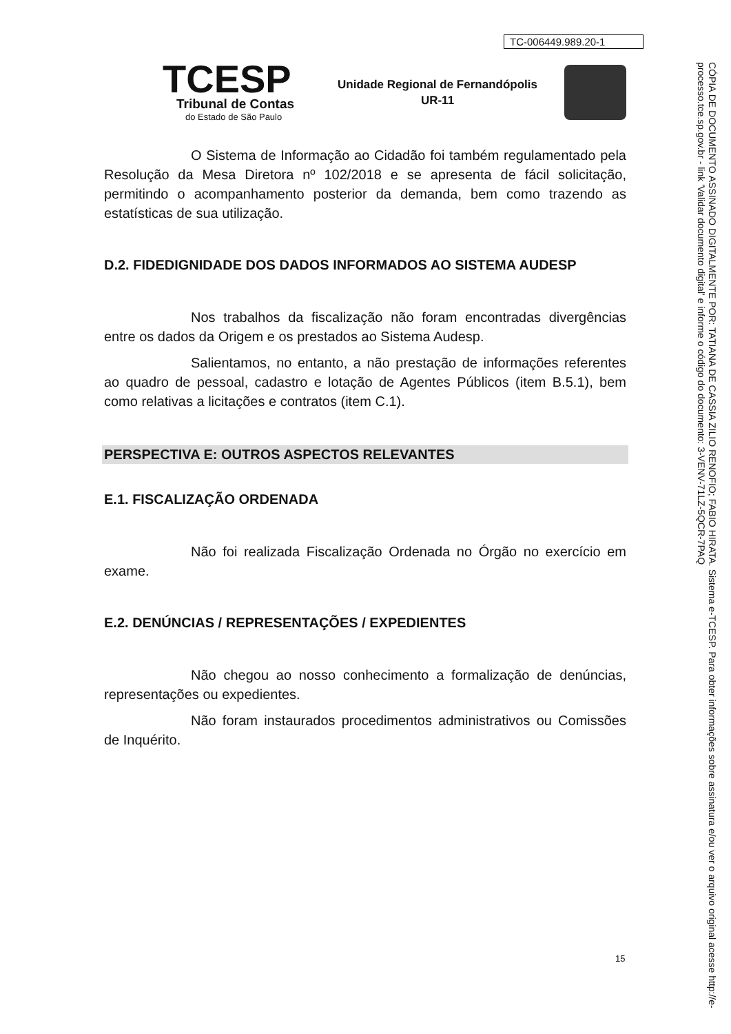TC-006449.989.20-1
TCESP
Tribunal de Contas
do Estado de São Paulo
Unidade Regional de Fernandópolis
UR-11
O Sistema de Informação ao Cidadão foi também regulamentado pela Resolução da Mesa Diretora nº 102/2018 e se apresenta de fácil solicitação, permitindo o acompanhamento posterior da demanda, bem como trazendo as estatísticas de sua utilização.
D.2. FIDEDIGNIDADE DOS DADOS INFORMADOS AO SISTEMA AUDESP
Nos trabalhos da fiscalização não foram encontradas divergências entre os dados da Origem e os prestados ao Sistema Audesp.
Salientamos, no entanto, a não prestação de informações referentes ao quadro de pessoal, cadastro e lotação de Agentes Públicos (item B.5.1), bem como relativas a licitações e contratos (item C.1).
PERSPECTIVA E: OUTROS ASPECTOS RELEVANTES
E.1. FISCALIZAÇÃO ORDENADA
Não foi realizada Fiscalização Ordenada no Órgão no exercício em exame.
E.2. DENÚNCIAS / REPRESENTAÇÕES / EXPEDIENTES
Não chegou ao nosso conhecimento a formalização de denúncias, representações ou expedientes.
Não foram instaurados procedimentos administrativos ou Comissões de Inquérito.
15
CÓPIA DE DOCUMENTO ASSINADO DIGITALMENTE POR: TATIANA DE CASSIA ZILIO RENOFIO; FABIO HIRATA. Sistema e-TCESP. Para obter informações sobre assinatura e/ou ver o arquivo original acesse http://e-processo.tce.sp.gov.br - link 'Validar documento digital' e informe o código do documento: 3-VENV-71LZ-5QCR-7PAQ